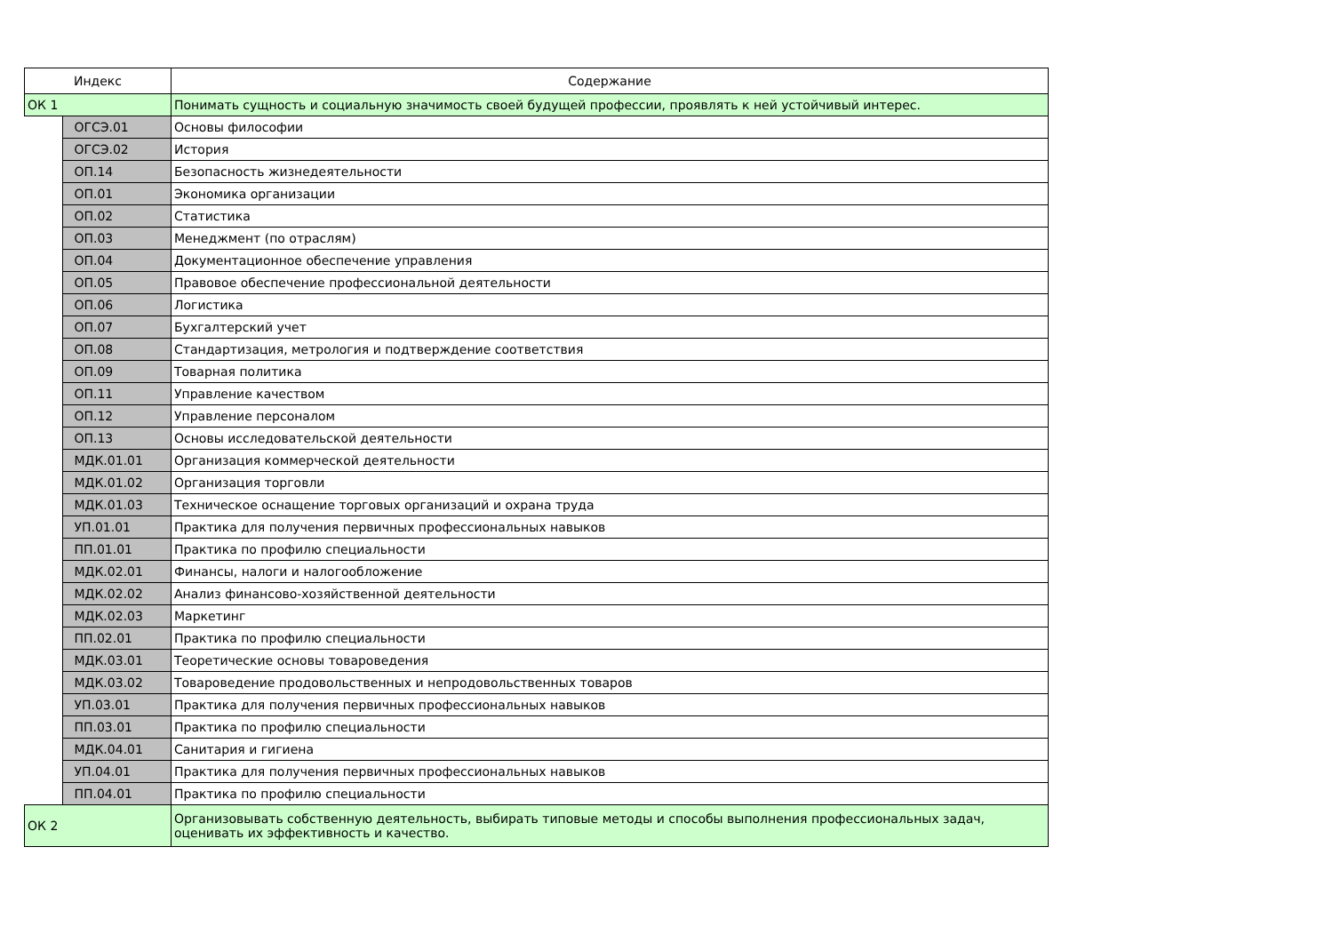| Индекс | | Содержание |
| --- | --- | --- |
| ОК 1 | | Понимать сущность и социальную значимость своей будущей профессии, проявлять к ней устойчивый интерес. |
| | ОГСЭ.01 | Основы философии |
| | ОГСЭ.02 | История |
| | ОП.14 | Безопасность жизнедеятельности |
| | ОП.01 | Экономика организации |
| | ОП.02 | Статистика |
| | ОП.03 | Менеджмент (по отраслям) |
| | ОП.04 | Документационное обеспечение управления |
| | ОП.05 | Правовое обеспечение профессиональной деятельности |
| | ОП.06 | Логистика |
| | ОП.07 | Бухгалтерский учет |
| | ОП.08 | Стандартизация, метрология и подтверждение соответствия |
| | ОП.09 | Товарная политика |
| | ОП.11 | Управление качеством |
| | ОП.12 | Управление персоналом |
| | ОП.13 | Основы исследовательской деятельности |
| | МДК.01.01 | Организация коммерческой деятельности |
| | МДК.01.02 | Организация торговли |
| | МДК.01.03 | Техническое оснащение торговых организаций и охрана труда |
| | УП.01.01 | Практика для получения первичных профессиональных навыков |
| | ПП.01.01 | Практика по профилю специальности |
| | МДК.02.01 | Финансы, налоги и налогообложение |
| | МДК.02.02 | Анализ финансово-хозяйственной деятельности |
| | МДК.02.03 | Маркетинг |
| | ПП.02.01 | Практика по профилю специальности |
| | МДК.03.01 | Теоретические основы товароведения |
| | МДК.03.02 | Товароведение продовольственных и непродовольственных товаров |
| | УП.03.01 | Практика для получения первичных профессиональных навыков |
| | ПП.03.01 | Практика по профилю специальности |
| | МДК.04.01 | Санитария и гигиена |
| | УП.04.01 | Практика для получения первичных профессиональных навыков |
| | ПП.04.01 | Практика по профилю специальности |
| ОК 2 | | Организовывать собственную деятельность, выбирать типовые методы и способы выполнения профессиональных задач, оценивать их эффективность и качество. |